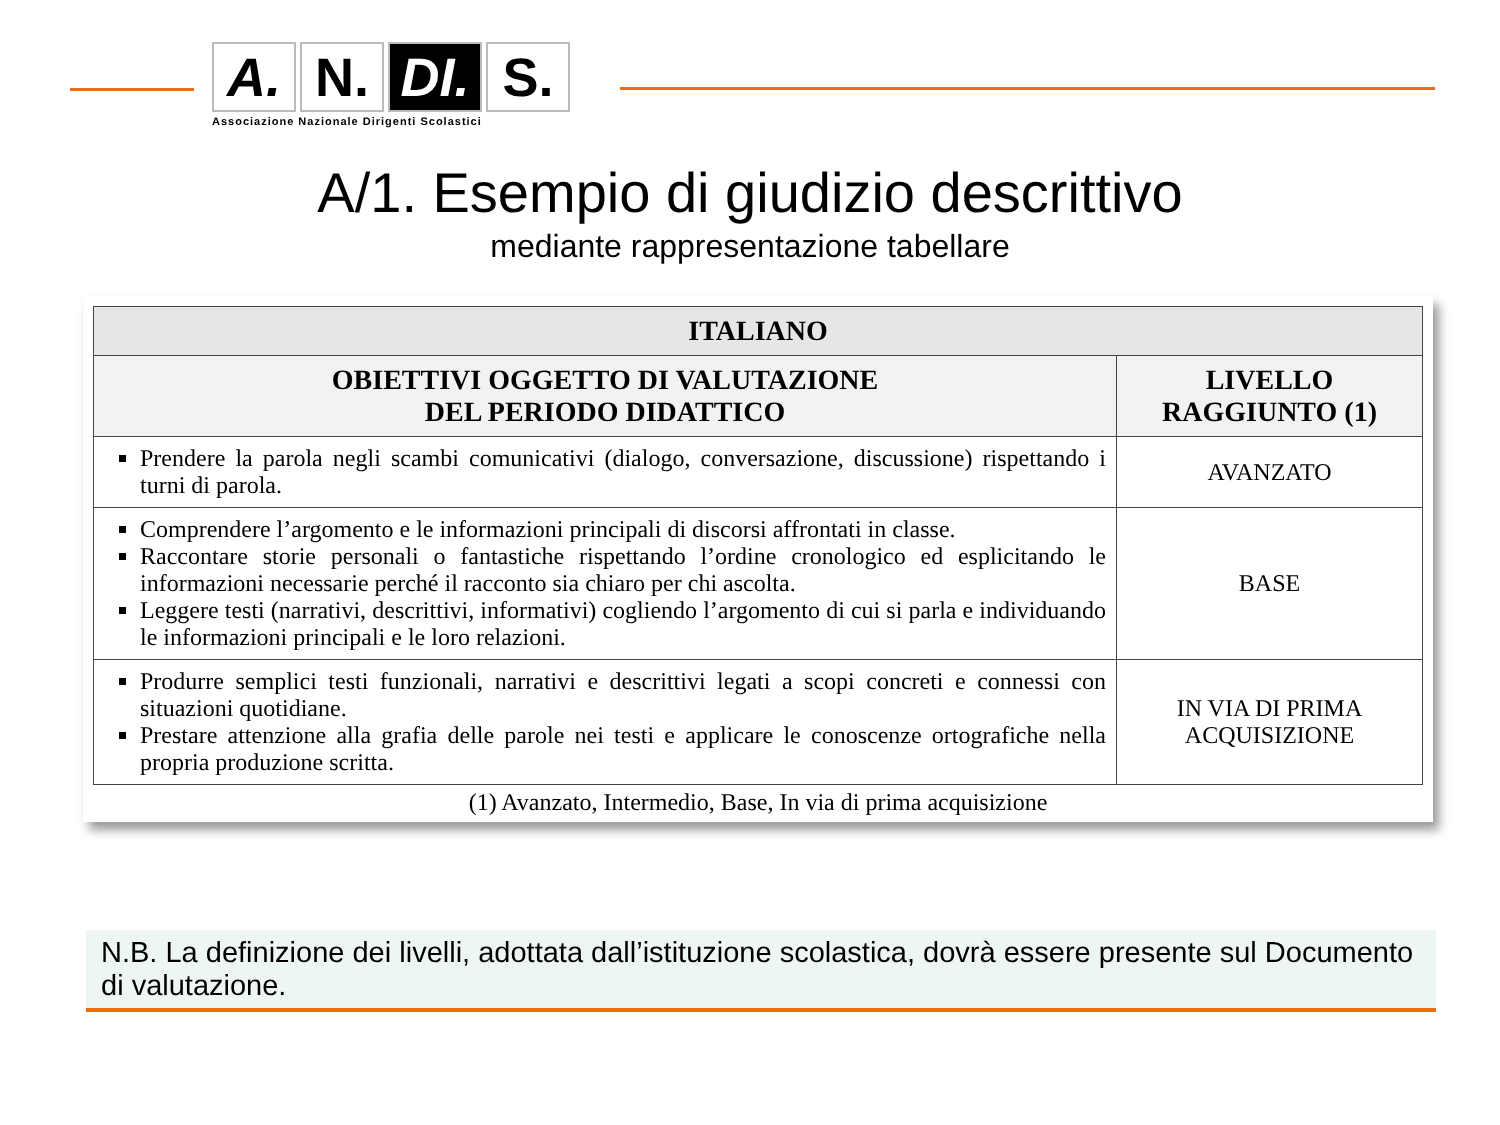A. N. DI.
S.
Associazione Nazionale Dirigenti Scolastici
A/1. Esempio di giudizio descrittivo
mediante rappresentazione tabellare
| ITALIANO | |
| --- | --- |
| OBIETTIVI OGGETTO DI VALUTAZIONE DEL PERIODO DIDATTICO | LIVELLO RAGGIUNTO (1) |
| Prendere la parola negli scambi comunicativi (dialogo, conversazione, discussione) rispettando i turni di parola. | AVANZATO |
| Comprendere l’argomento e le informazioni principali di discorsi affrontati in classe. Raccontare storie personali o fantastiche rispettando l’ordine cronologico ed esplicitando le informazioni necessarie perché il racconto sia chiaro per chi ascolta. Leggere testi (narrativi, descrittivi, informativi) cogliendo l’argomento di cui si parla e individuando le informazioni principali e le loro relazioni. | BASE |
| Produrre semplici testi funzionali, narrativi e descrittivi legati a scopi concreti e connessi con situazioni quotidiane. Prestare attenzione alla grafia delle parole nei testi e applicare le conoscenze ortografiche nella propria produzione scritta. | IN VIA DI PRIMA ACQUISIZIONE |
(1) Avanzato, Intermedio, Base, In via di prima acquisizione
N.B. La definizione dei livelli, adottata dall’istituzione scolastica, dovrà essere presente sul Documento di valutazione.